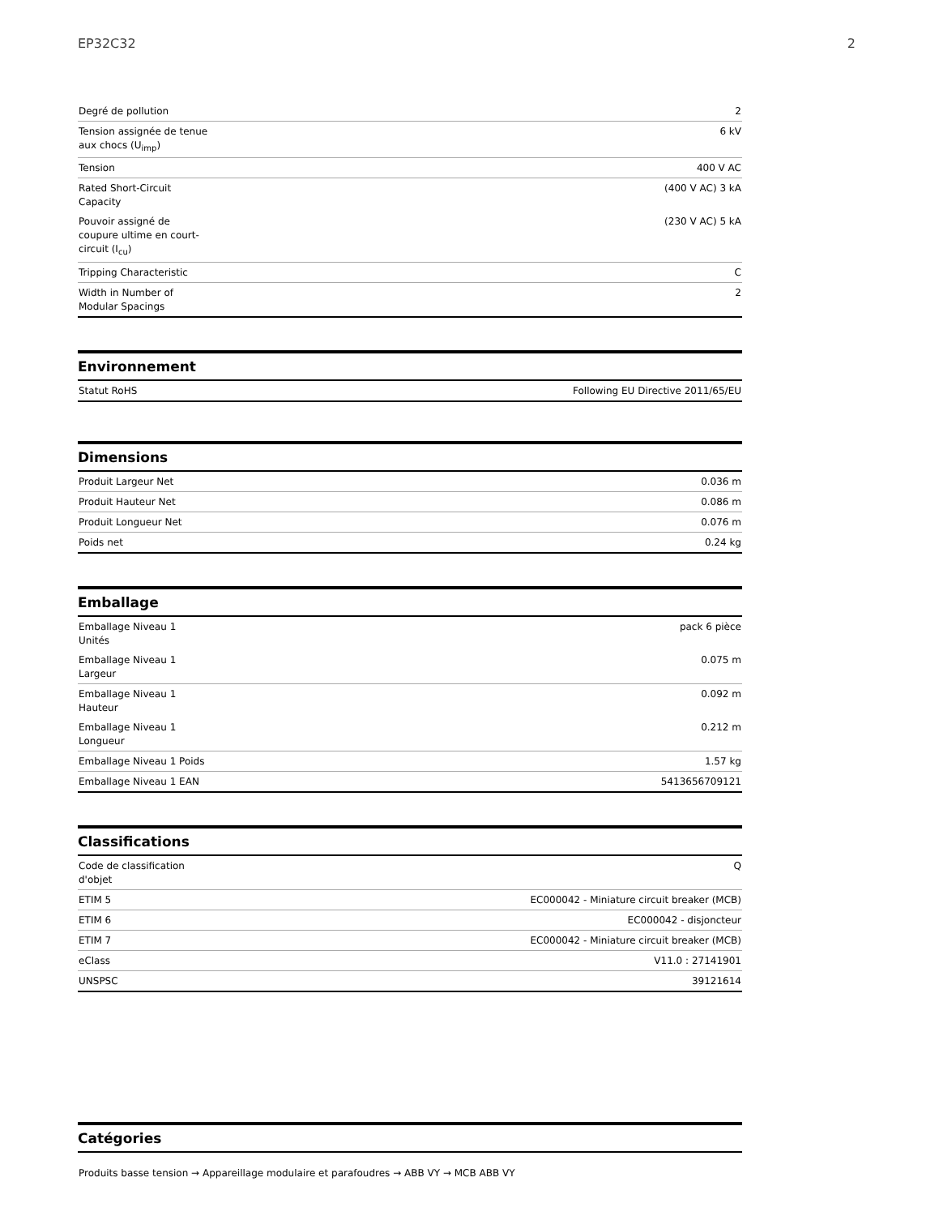EP32C32 2
| Degré de pollution | 2 |
| Tension assignée de tenue aux chocs (U<sub>imp</sub>) | 6 kV |
| Tension | 400 V AC |
| Rated Short-Circuit Capacity | (400 V AC) 3 kA |
| Pouvoir assigné de coupure ultime en court-circuit (I<sub>cu</sub>) | (230 V AC) 5 kA |
| Tripping Characteristic | C |
| Width in Number of Modular Spacings | 2 |
Environnement
| Statut RoHS | Following EU Directive 2011/65/EU |
Dimensions
| Produit Largeur Net | 0.036 m |
| Produit Hauteur Net | 0.086 m |
| Produit Longueur Net | 0.076 m |
| Poids net | 0.24 kg |
Emballage
| Emballage Niveau 1 Unités | pack 6 pièce |
| Emballage Niveau 1 Largeur | 0.075 m |
| Emballage Niveau 1 Hauteur | 0.092 m |
| Emballage Niveau 1 Longueur | 0.212 m |
| Emballage Niveau 1 Poids | 1.57 kg |
| Emballage Niveau 1 EAN | 5413656709121 |
Classifications
| Code de classification d'objet | Q |
| ETIM 5 | EC000042 - Miniature circuit breaker (MCB) |
| ETIM 6 | EC000042 - disjoncteur |
| ETIM 7 | EC000042 - Miniature circuit breaker (MCB) |
| eClass | V11.0 : 27141901 |
| UNSPSC | 39121614 |
Catégories
Produits basse tension → Appareillage modulaire et parafoudres → ABB VY → MCB ABB VY